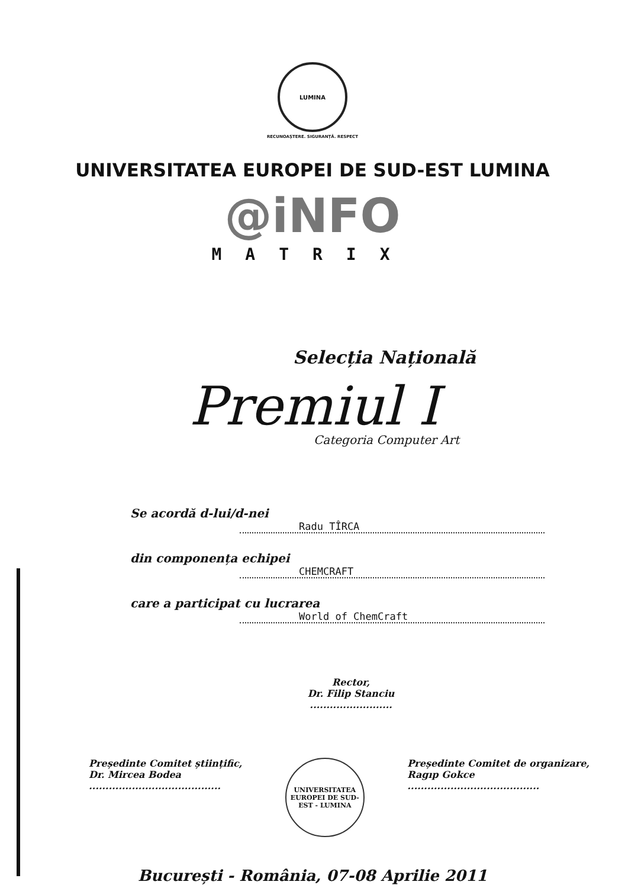LUMINA
RECUNOAȘTERE. SIGURANȚĂ. RESPECT
UNIVERSITATEA EUROPEI DE SUD-EST LUMINA
@iNFO
MATRIX
Selecția Națională
Premiul I
Categoria Computer Art
Se acordă d-lui/d-nei
Radu TÎRCA
din componența echipei
CHEMCRAFT
care a participat cu lucrarea
World of ChemCraft
Rector,
Dr. Filip Stanciu
.........................
Președinte Comitet științific,
Dr. Mircea Bodea
........................................
UNIVERSITATEA EUROPEI DE SUD-EST - LUMINA
Președinte Comitet de organizare,
Ragıp Gokce
........................................
București - România, 07-08 Aprilie 2011